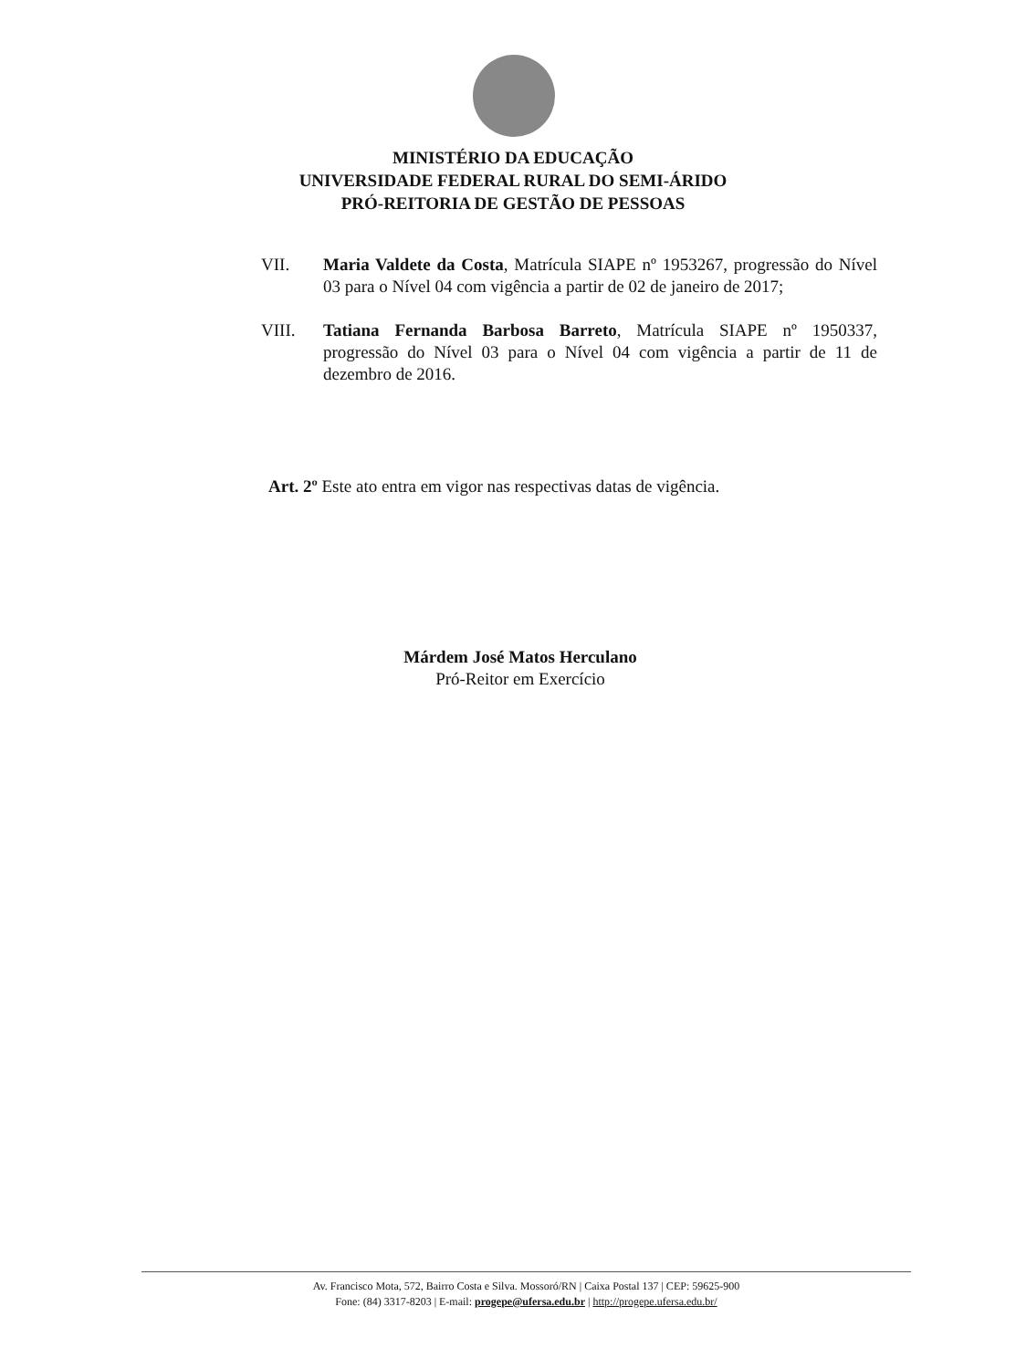MINISTÉRIO DA EDUCAÇÃO
UNIVERSIDADE FEDERAL RURAL DO SEMI-ÁRIDO
PRÓ-REITORIA DE GESTÃO DE PESSOAS
VII. Maria Valdete da Costa, Matrícula SIAPE nº 1953267, progressão do Nível 03 para o Nível 04 com vigência a partir de 02 de janeiro de 2017;
VIII. Tatiana Fernanda Barbosa Barreto, Matrícula SIAPE nº 1950337, progressão do Nível 03 para o Nível 04 com vigência a partir de 11 de dezembro de 2016.
Art. 2º Este ato entra em vigor nas respectivas datas de vigência.
Márdem José Matos Herculano
Pró-Reitor em Exercício
Av. Francisco Mota, 572, Bairro Costa e Silva. Mossoró/RN | Caixa Postal 137 | CEP: 59625-900
Fone: (84) 3317-8203 | E-mail: progepe@ufersa.edu.br | http://progepe.ufersa.edu.br/